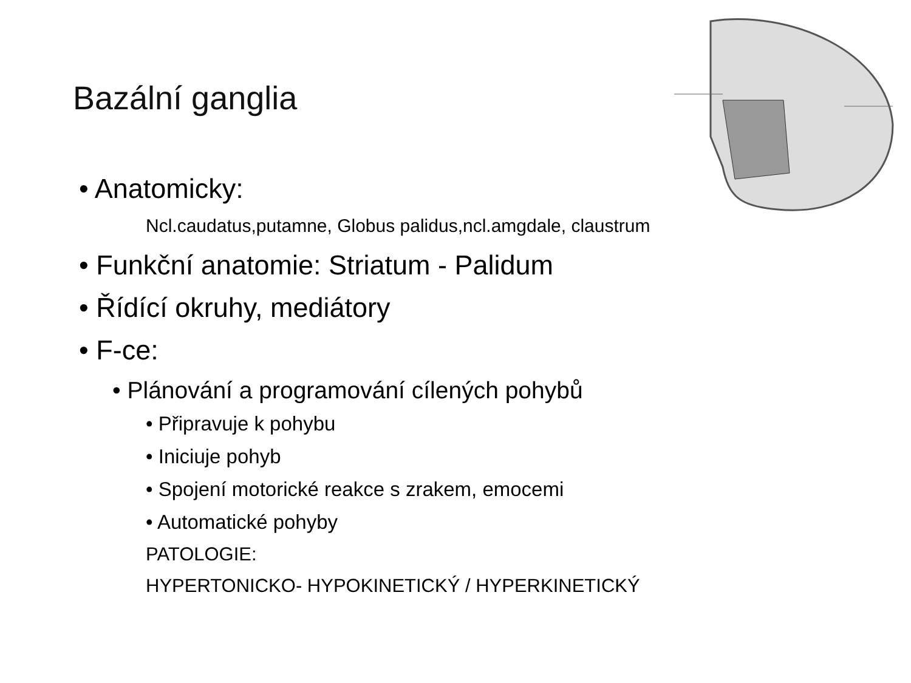Bazální ganglia
• Anatomicky:
Ncl.caudatus,putamne, Globus palidus,ncl.amgdale, claustrum
• Funkční anatomie: Striatum - Palidum
• Řídící okruhy, mediátory
• F-ce:
• Plánování a programování cílených pohybů
• Připravuje k pohybu
• Iniciuje pohyb
• Spojení motorické reakce s zrakem, emocemi
• Automatické pohyby
PATOLOGIE:
HYPERTONICKO- HYPOKINETICKÝ / HYPERKINETICKÝ